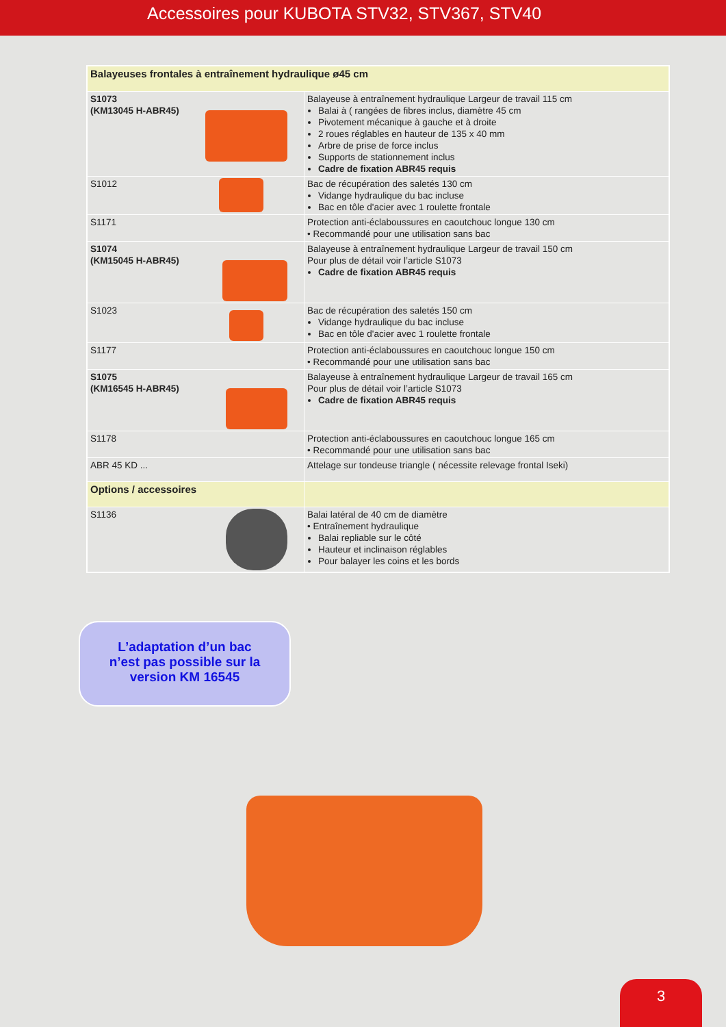Accessoires pour KUBOTA STV32, STV367, STV40
| Balayeuses frontales à entraînement hydraulique ø45 cm | |
| S1073 (KM13045 H-ABR45) | Balayeuse à entraînement hydraulique Largeur de travail 115 cm Balai à ( rangées de fibres inclus, diamètre 45 cm Pivotement mécanique à gauche et à droite 2 roues réglables en hauteur de 135 x 40 mm Arbre de prise de force inclus Supports de stationnement inclus Cadre de fixation ABR45 requis |
| S1012 | Bac de récupération des saletés 130 cm Vidange hydraulique du bac incluse Bac en tôle d'acier avec 1 roulette frontale |
| S1171 | Protection anti-éclaboussures en caoutchouc longue 130 cm • Recommandé pour une utilisation sans bac |
| S1074 (KM15045 H-ABR45) | Balayeuse à entraînement hydraulique Largeur de travail 150 cm Pour plus de détail voir l’article S1073 Cadre de fixation ABR45 requis |
| S1023 | Bac de récupération des saletés 150 cm Vidange hydraulique du bac incluse Bac en tôle d'acier avec 1 roulette frontale |
| S1177 | Protection anti-éclaboussures en caoutchouc longue 150 cm • Recommandé pour une utilisation sans bac |
| S1075 (KM16545 H-ABR45) | Balayeuse à entraînement hydraulique Largeur de travail 165 cm Pour plus de détail voir l’article S1073 Cadre de fixation ABR45 requis |
| S1178 | Protection anti-éclaboussures en caoutchouc longue 165 cm • Recommandé pour une utilisation sans bac |
| ABR 45 KD ... | Attelage sur tondeuse triangle ( nécessite relevage frontal Iseki) |
| Options / accessoires | |
| S1136 | Balai latéral de 40 cm de diamètre • Entraînement hydraulique Balai repliable sur le côté Hauteur et inclinaison réglables Pour balayer les coins et les bords |
L’adaptation d’un bac
n’est pas possible sur la
version KM 16545
3